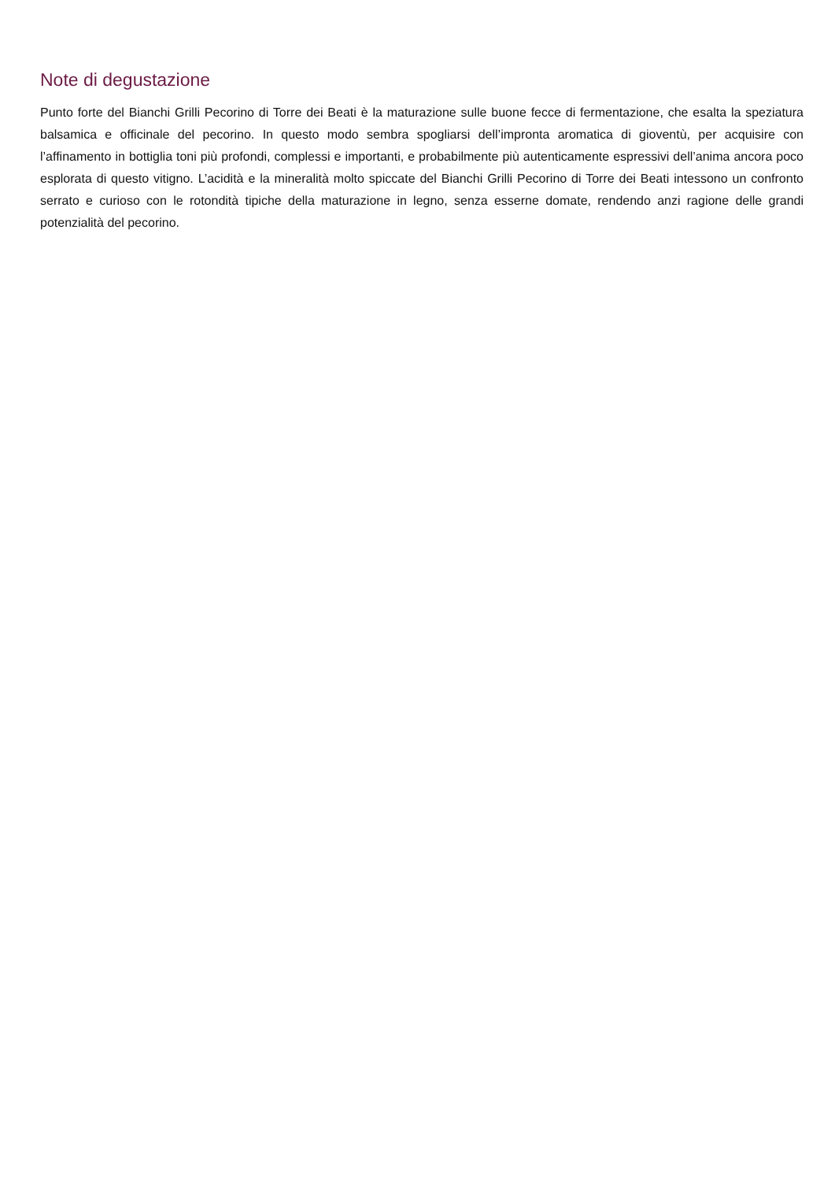Note di degustazione
Punto forte del Bianchi Grilli Pecorino di Torre dei Beati è la maturazione sulle buone fecce di fermentazione, che esalta la speziatura balsamica e officinale del pecorino. In questo modo sembra spogliarsi dell’impronta aromatica di gioventù, per acquisire con l’affinamento in bottiglia toni più profondi, complessi e importanti, e probabilmente più autenticamente espressivi dell’anima ancora poco esplorata di questo vitigno. L’acidità e la mineralità molto spiccate del Bianchi Grilli Pecorino di Torre dei Beati intessono un confronto serrato e curioso con le rotondità tipiche della maturazione in legno, senza esserne domate, rendendo anzi ragione delle grandi potenzialità del pecorino.